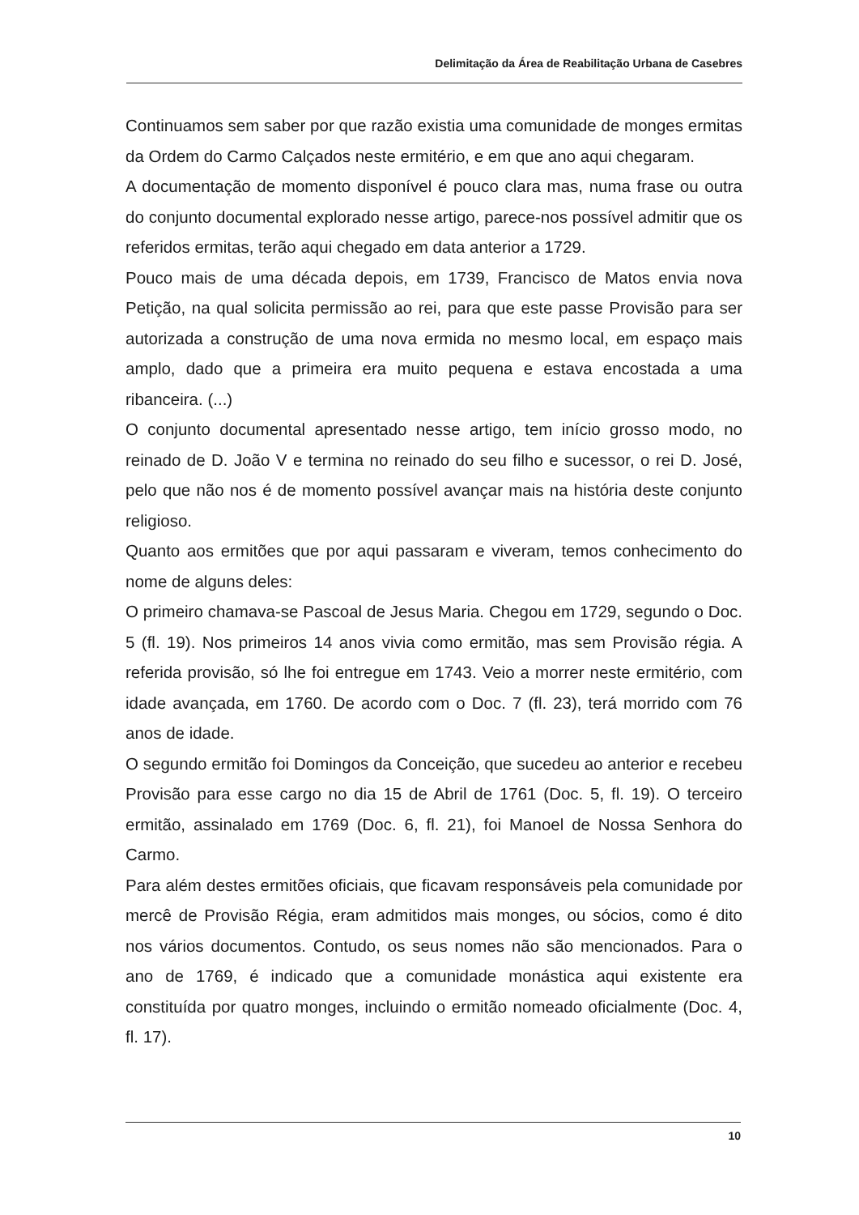Delimitação da Área de Reabilitação Urbana de Casebres
Continuamos sem saber por que razão existia uma comunidade de monges ermitas da Ordem do Carmo Calçados neste ermitério, e em que ano aqui chegaram.
A documentação de momento disponível é pouco clara mas, numa frase ou outra do conjunto documental explorado nesse artigo, parece-nos possível admitir que os referidos ermitas, terão aqui chegado em data anterior a 1729.
Pouco mais de uma década depois, em 1739, Francisco de Matos envia nova Petição, na qual solicita permissão ao rei, para que este passe Provisão para ser autorizada a construção de uma nova ermida no mesmo local, em espaço mais amplo, dado que a primeira era muito pequena e estava encostada a uma ribanceira. (...)
O conjunto documental apresentado nesse artigo, tem início grosso modo, no reinado de D. João V e termina no reinado do seu filho e sucessor, o rei D. José, pelo que não nos é de momento possível avançar mais na história deste conjunto religioso.
Quanto aos ermitões que por aqui passaram e viveram, temos conhecimento do nome de alguns deles:
O primeiro chamava-se Pascoal de Jesus Maria. Chegou em 1729, segundo o Doc. 5 (fl. 19). Nos primeiros 14 anos vivia como ermitão, mas sem Provisão régia. A referida provisão, só lhe foi entregue em 1743. Veio a morrer neste ermitério, com idade avançada, em 1760. De acordo com o Doc. 7 (fl. 23), terá morrido com 76 anos de idade.
O segundo ermitão foi Domingos da Conceição, que sucedeu ao anterior e recebeu Provisão para esse cargo no dia 15 de Abril de 1761 (Doc. 5, fl. 19). O terceiro ermitão, assinalado em 1769 (Doc. 6, fl. 21), foi Manoel de Nossa Senhora do Carmo.
Para além destes ermitões oficiais, que ficavam responsáveis pela comunidade por mercê de Provisão Régia, eram admitidos mais monges, ou sócios, como é dito nos vários documentos. Contudo, os seus nomes não são mencionados. Para o ano de 1769, é indicado que a comunidade monástica aqui existente era constituída por quatro monges, incluindo o ermitão nomeado oficialmente (Doc. 4, fl. 17).
10